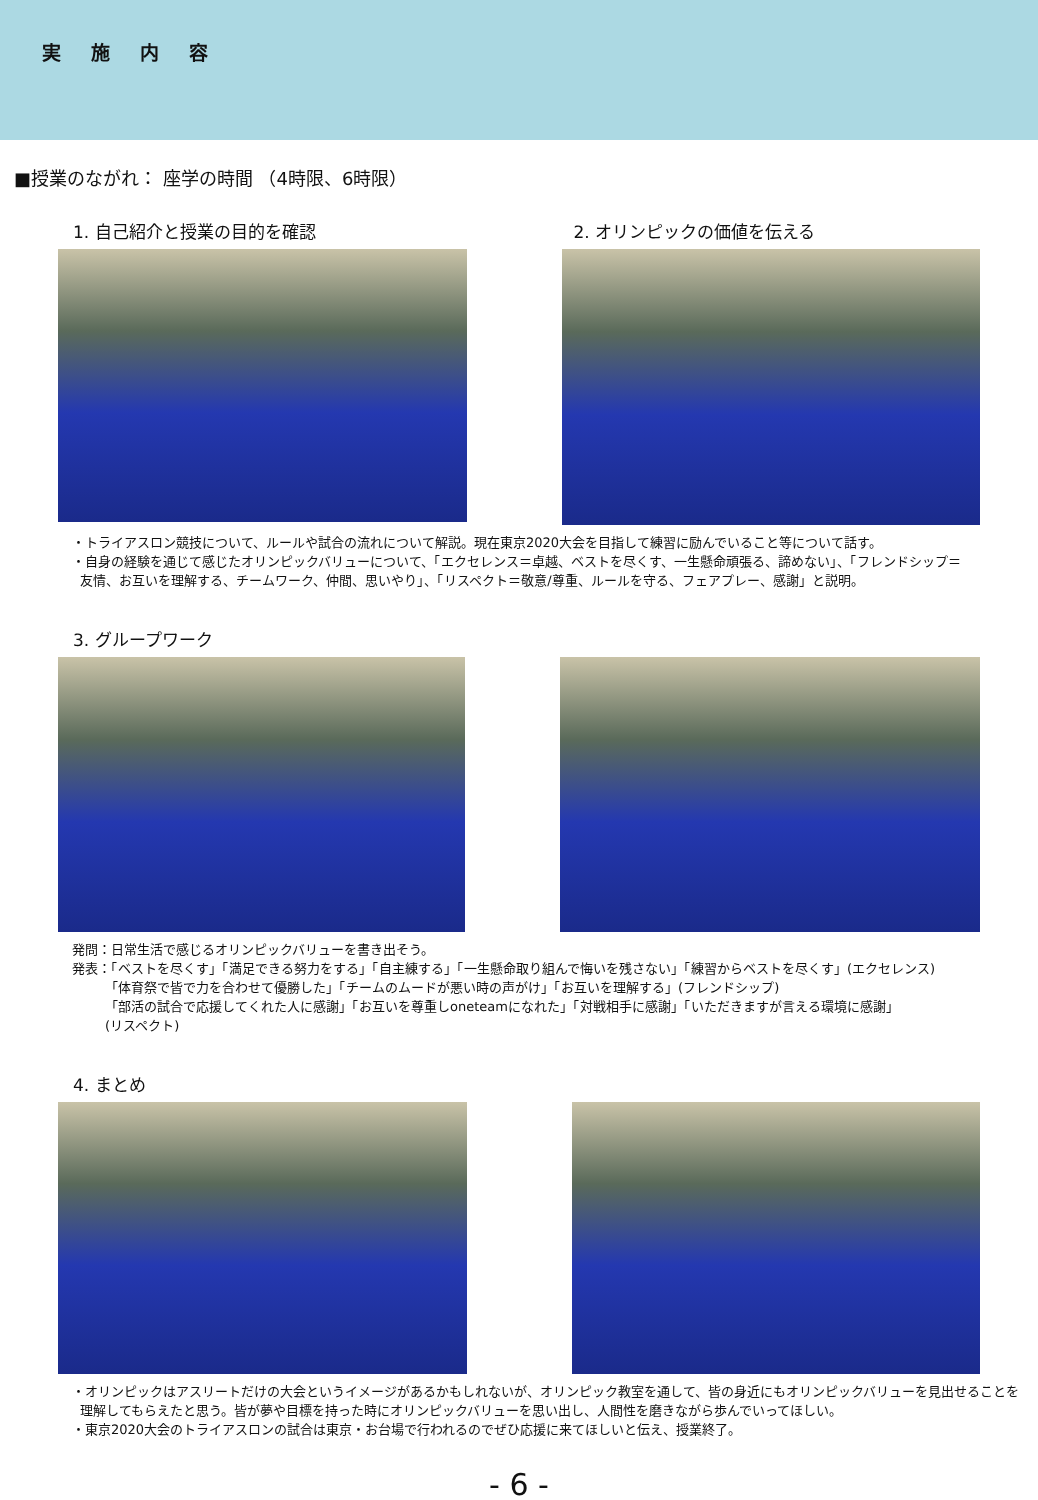実施内容
■授業のながれ： 座学の時間 （4時限、6時限）
1. 自己紹介と授業の目的を確認 2. オリンピックの価値を伝える
・トライアスロン競技について、ルールや試合の流れについて解説。現在東京2020大会を目指して練習に励んでいること等について話す。
・自身の経験を通じて感じたオリンピックバリューについて、「エクセレンス＝卓越、ベストを尽くす、一生懸命頑張る、諦めない」、「フレンドシップ＝
友情、お互いを理解する、チームワーク、仲間、思いやり」、「リスペクト＝敬意/尊重、ルールを守る、フェアプレー、感謝」と説明。
3. グループワーク
発問：日常生活で感じるオリンピックバリューを書き出そう。
発表：「ベストを尽くす」「満足できる努力をする」「自主練する」「一生懸命取り組んで悔いを残さない」「練習からベストを尽くす」(エクセレンス)
「体育祭で皆で力を合わせて優勝した」「チームのムードが悪い時の声がけ」「お互いを理解する」(フレンドシップ)
「部活の試合で応援してくれた人に感謝」「お互いを尊重しoneteamになれた」「対戦相手に感謝」「いただきますが言える環境に感謝」
(リスペクト)
4. まとめ
・オリンピックはアスリートだけの大会というイメージがあるかもしれないが、オリンピック教室を通して、皆の身近にもオリンピックバリューを見出せることを
理解してもらえたと思う。皆が夢や目標を持った時にオリンピックバリューを思い出し、人間性を磨きながら歩んでいってほしい。
・東京2020大会のトライアスロンの試合は東京・お台場で行われるのでぜひ応援に来てほしいと伝え、授業終了。
- 6 -